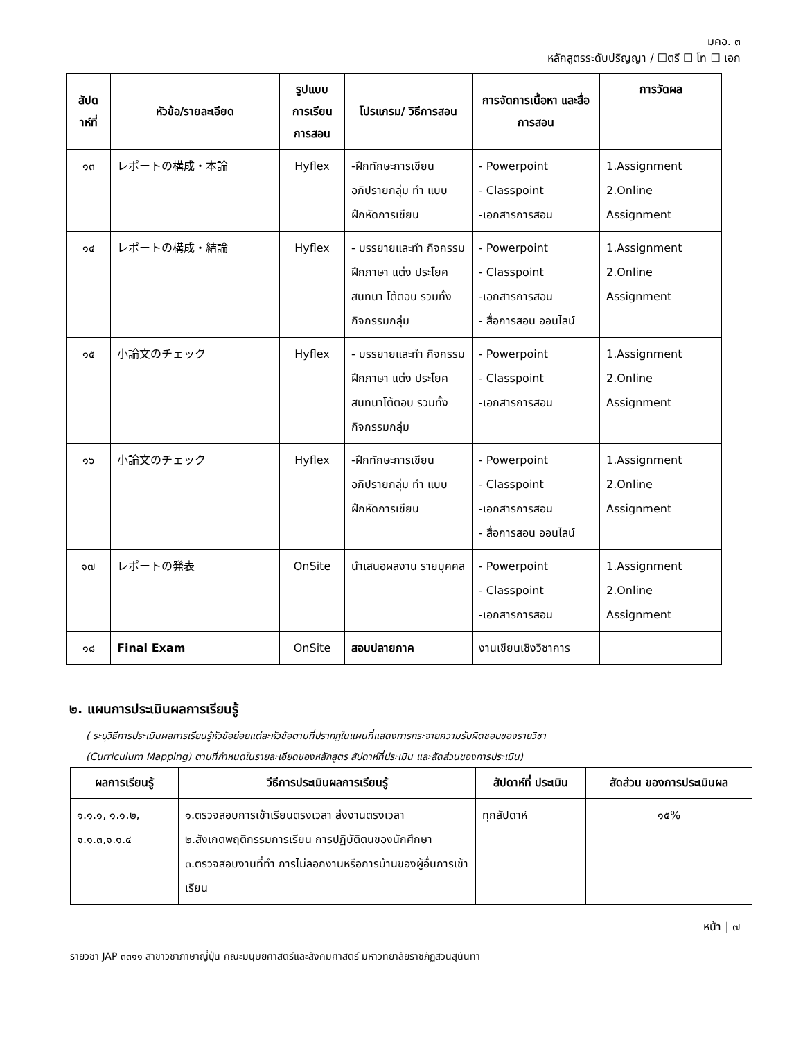มคอ. ๓
หลักสูตรระดับปริญญา / ☐ตรี ☐ โท ☐ เอก
| สัปด าห์ที่ | หัวข้อ/รายละเอียด | รูปแบบ การเรียน การสอน | โปรแกรม/ วิธีการสอน | การจัดการเนื้อหา และสื่อการสอน | การวัดผล |
| --- | --- | --- | --- | --- | --- |
| ๑๓ | レポートの構成・本論 | Hyflex | -ฝึกทักษะการเขียน อภิปรายกลุ่ม ทำ แบบฝึกหัดการเขียน | - Powerpoint - Classpoint -เอกสารการสอน | 1.Assignment 2.Online Assignment |
| ๑๔ | レポートの構成・結論 | Hyflex | - บรรยายและทำ กิจกรรมฝึกภาษา แต่ง ประโยค สนทนา โต้ตอบ รวมทั้ง กิจกรรมกลุ่ม | - Powerpoint - Classpoint -เอกสารการสอน - สื่อการสอน ออนไลน์ | 1.Assignment 2.Online Assignment |
| ๑๕ | 小論文のチェック | Hyflex | - บรรยายและทำ กิจกรรมฝึกภาษา แต่ง ประโยค สนทนาโต้ตอบ รวมทั้งกิจกรรมกลุ่ม | - Powerpoint - Classpoint -เอกสารการสอน | 1.Assignment 2.Online Assignment |
| ๑๖ | 小論文のチェック | Hyflex | -ฝึกทักษะการเขียน อภิปรายกลุ่ม ทำ แบบฝึกหัดการเขียน | - Powerpoint - Classpoint -เอกสารการสอน - สื่อการสอน ออนไลน์ | 1.Assignment 2.Online Assignment |
| ๑๗ | レポートの発表 | OnSite | นำเสนอผลงาน รายบุคคล | - Powerpoint - Classpoint -เอกสารการสอน | 1.Assignment 2.Online Assignment |
| ๑๘ | Final Exam | OnSite | สอบปลายภาค | งานเขียนเชิงวิชาการ | |
๒. แผนการประเมินผลการเรียนรู้
( ระบุวิธีการประเมินผลการเรียนรู้หัวข้อย่อยแต่ละหัวข้อตามที่ปรากฏในแผนที่แสดงการกระจายความรับผิดชอบของรายวิชา
(Curriculum Mapping) ตามที่กำหนดในรายละเอียดของหลักสูตร สัปดาห์ที่ประเมิน และสัดส่วนของการประเมิน)
| ผลการเรียนรู้ | วีธีการประเมินผลการเรียนรู้ | สัปดาห์ที่ ประเมิน | สัดส่วน ของการประเมินผล |
| --- | --- | --- | --- |
| ๑.๑.๑, ๑.๑.๒, ๑.๑.๓,๑.๑.๔ | ๑.ตรวจสอบการเข้าเรียนตรงเวลา ส่งงานตรงเวลา ๒.สังเกตพฤติกรรมการเรียน การปฏิบัติตนของนักศึกษา ๓.ตรวจสอบงานที่ทำ การไม่ลอกงานหรือการบ้านของผู้อื่นการเข้าเรียน | ทุกสัปดาห์ | ๑๕% |
หน้า | ๗
รายวิชา JAP ๓๓๑๑ สาขาวิชาภาษาญี่ปุ่น คณะมนุษยศาสตร์และสังคมศาสตร์ มหาวิทยาลัยราชภัฏสวนสุนันทา